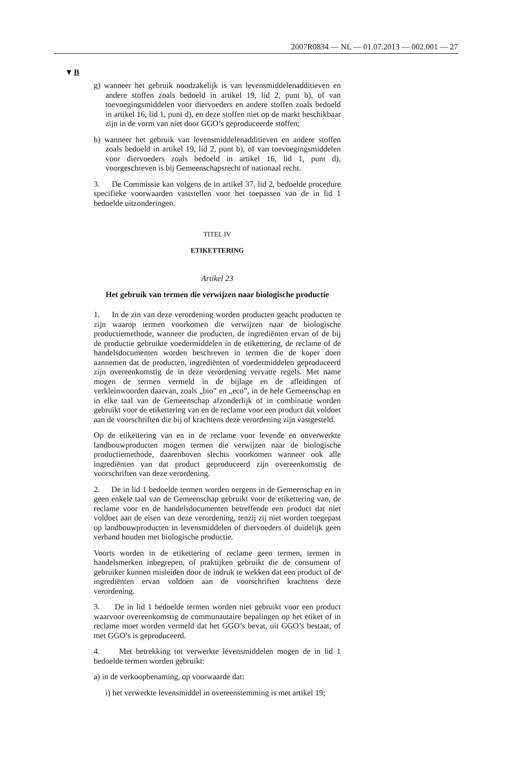2007R0834 — NL — 01.07.2013 — 002.001 — 27
▼B
g) wanneer het gebruik noodzakelijk is van levensmiddelenadditieven en andere stoffen zoals bedoeld in artikel 19, lid 2, punt b), of van toevoegingsmiddelen voor diervoeders en andere stoffen zoals bedoeld in artikel 16, lid 1, punt d), en deze stoffen niet op de markt beschikbaar zijn in de vorm van niet door GGO’s geproduceerde stoffen;
h) wanneer het gebruik van levensmiddelenadditieven en andere stoffen zoals bedoeld in artikel 19, lid 2, punt b), of van toevoegingsmiddelen voor diervoeders zoals bedoeld in artikel 16, lid 1, punt d), voorgeschreven is bij Gemeenschapsrecht of nationaal recht.
3. De Commissie kan volgens de in artikel 37, lid 2, bedoelde procedure specifieke voorwaarden vaststellen voor het toepassen van de in lid 1 bedoelde uitzonderingen.
TITEL IV
ETIKETTERING
Artikel 23
Het gebruik van termen die verwijzen naar biologische productie
1. In de zin van deze verordening worden producten geacht producten te zijn waarop termen voorkomen die verwijzen naar de biologische productiemethode, wanneer die producten, de ingrediënten ervan of de bij de productie gebruikte voedermiddelen in de etikettering, de reclame of de handelsdocumenten worden beschreven in termen die de koper doen aannemen dat de producten, ingrediënten of voedermiddelen geproduceerd zijn overeenkomstig de in deze verordening vervatte regels. Met name mogen de termen vermeld in de bijlage en de afleidingen of verkleinwoorden daarvan, zoals „bio” en „eco”, in de hele Gemeenschap en in elke taal van de Gemeenschap afzonderlijk of in combinatie worden gebruikt voor de etikettering van en de reclame voor een product dat voldoet aan de voorschriften die bij of krachtens deze verordening zijn vastgesteld.
Op de etikettering van en in de reclame voor levende en onverwerkte landbouwproducten mogen termen die verwijzen naar de biologische productiemethode, daarenboven slechts voorkomen wanneer ook alle ingrediënten van dat product geproduceerd zijn overeenkomstig de voorschriften van deze verordening.
2. De in lid 1 bedoelde termen worden nergens in de Gemeenschap en in geen enkele taal van de Gemeenschap gebruikt voor de etikettering van, de reclame voor en de handelsdocumenten betreffende een product dat niet voldoet aan de eisen van deze verordening, tenzij zij niet worden toegepast op landbouwproducten in levensmiddelen of diervoeders of duidelijk geen verband houden met biologische productie.
Voorts worden in de etikettering of reclame geen termen, termen in handelsmerken inbegrepen, of praktijken gebruikt die de consument of gebruiker kunnen misleiden door de indruk te wekken dat een product of de ingrediënten ervan voldoen aan de voorschriften krachtens deze verordening.
3. De in lid 1 bedoelde termen worden niet gebruikt voor een product waarvoor overeenkomstig de communautaire bepalingen op het etiket of in reclame moet worden vermeld dat het GGO’s bevat, uit GGO’s bestaat, of met GGO’s is geproduceerd.
4. Met betrekking tot verwerkte levensmiddelen mogen de in lid 1 bedoelde termen worden gebruikt:
a) in de verkoopbenaming, op voorwaarde dat:
i) het verwerkte levensmiddel in overeenstemming is met artikel 19;